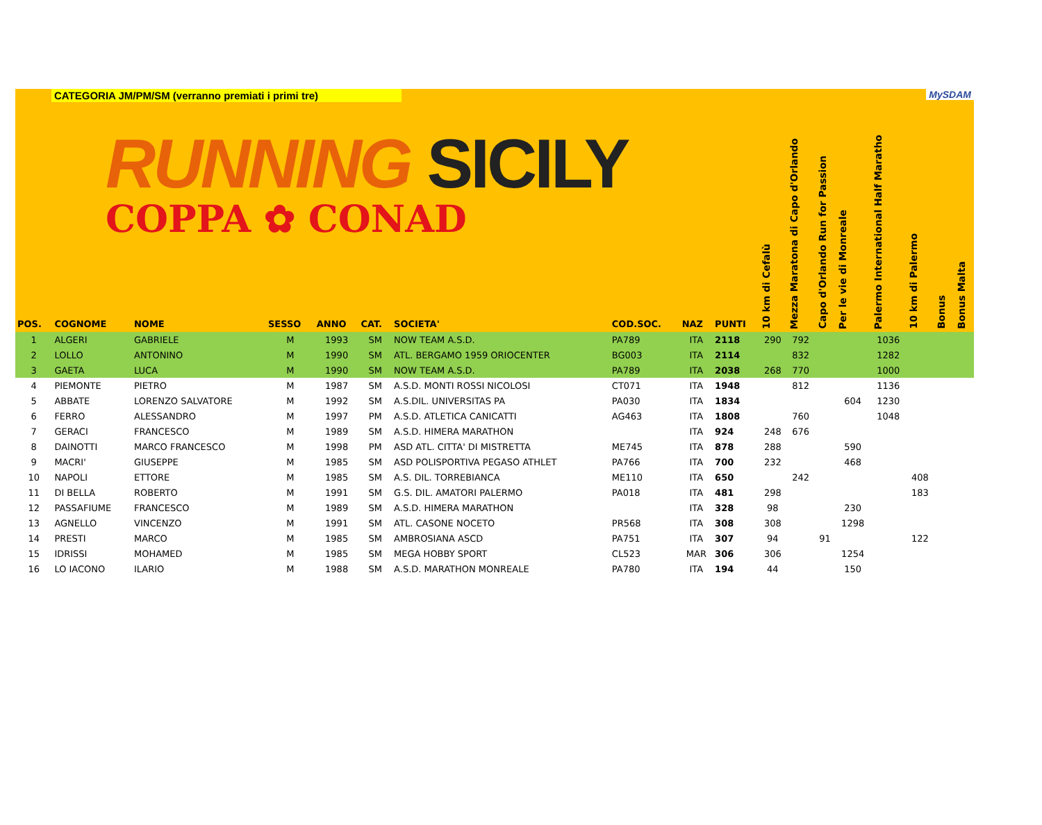CATEGORIA JM/PM/SM (verranno premiati i primi tre) MySDAM
RUNNING SICILY
COPPA ✿ CONAD
| POS. | COGNOME | NOME | SESSO | ANNO | CAT. | SOCIETA' | COD.SOC. | NAZ | PUNTI | 10 km di Cefalù | Mezza Maratona di Capo d'Orlando | Capo d'Orlando Run for Passion | Per le vie di Monreale | Palermo International Half Maratho | 10 km di Palermo | Bonus | Bonus Malta |
| --- | --- | --- | --- | --- | --- | --- | --- | --- | --- | --- | --- | --- | --- | --- | --- | --- | --- |
| 1 | ALGERI | GABRIELE | M | 1993 | SM | NOW TEAM A.S.D. | PA789 | ITA | 2118 | 290 | 792 | | | 1036 | | | |
| 2 | LOLLO | ANTONINO | M | 1990 | SM | ATL. BERGAMO 1959 ORIOCENTER | BG003 | ITA | 2114 | | 832 | | | 1282 | | | |
| 3 | GAETA | LUCA | M | 1990 | SM | NOW TEAM A.S.D. | PA789 | ITA | 2038 | 268 | 770 | | | 1000 | | | |
| 4 | PIEMONTE | PIETRO | M | 1987 | SM | A.S.D. MONTI ROSSI NICOLOSI | CT071 | ITA | 1948 | | 812 | | | 1136 | | | |
| 5 | ABBATE | LORENZO SALVATORE | M | 1992 | SM | A.S.DIL. UNIVERSITAS PA | PA030 | ITA | 1834 | | | | 604 | 1230 | | | |
| 6 | FERRO | ALESSANDRO | M | 1997 | PM | A.S.D. ATLETICA CANICATTI | AG463 | ITA | 1808 | | 760 | | | 1048 | | | |
| 7 | GERACI | FRANCESCO | M | 1989 | SM | A.S.D. HIMERA MARATHON | | ITA | 924 | 248 | 676 | | | | | | |
| 8 | DAINOTTI | MARCO FRANCESCO | M | 1998 | PM | ASD ATL. CITTA' DI MISTRETTA | ME745 | ITA | 878 | 288 | | | 590 | | | | |
| 9 | MACRI' | GIUSEPPE | M | 1985 | SM | ASD POLISPORTIVA PEGASO ATHLET | PA766 | ITA | 700 | 232 | | | 468 | | | | |
| 10 | NAPOLI | ETTORE | M | 1985 | SM | A.S. DIL. TORREBIANCA | ME110 | ITA | 650 | | 242 | | | | 408 | | |
| 11 | DI BELLA | ROBERTO | M | 1991 | SM | G.S. DIL. AMATORI PALERMO | PA018 | ITA | 481 | 298 | | | | | 183 | | |
| 12 | PASSAFIUME | FRANCESCO | M | 1989 | SM | A.S.D. HIMERA MARATHON | | ITA | 328 | 98 | | | 230 | | | | |
| 13 | AGNELLO | VINCENZO | M | 1991 | SM | ATL. CASONE NOCETO | PR568 | ITA | 308 | 308 | | | 1298 | | | | |
| 14 | PRESTI | MARCO | M | 1985 | SM | AMBROSIANA ASCD | PA751 | ITA | 307 | 94 | | 91 | | | 122 | | |
| 15 | IDRISSI | MOHAMED | M | 1985 | SM | MEGA HOBBY SPORT | CL523 | MAR | 306 | 306 | | | 1254 | | | | |
| 16 | LO IACONO | ILARIO | M | 1988 | SM | A.S.D. MARATHON MONREALE | PA780 | ITA | 194 | 44 | | | 150 | | | | |